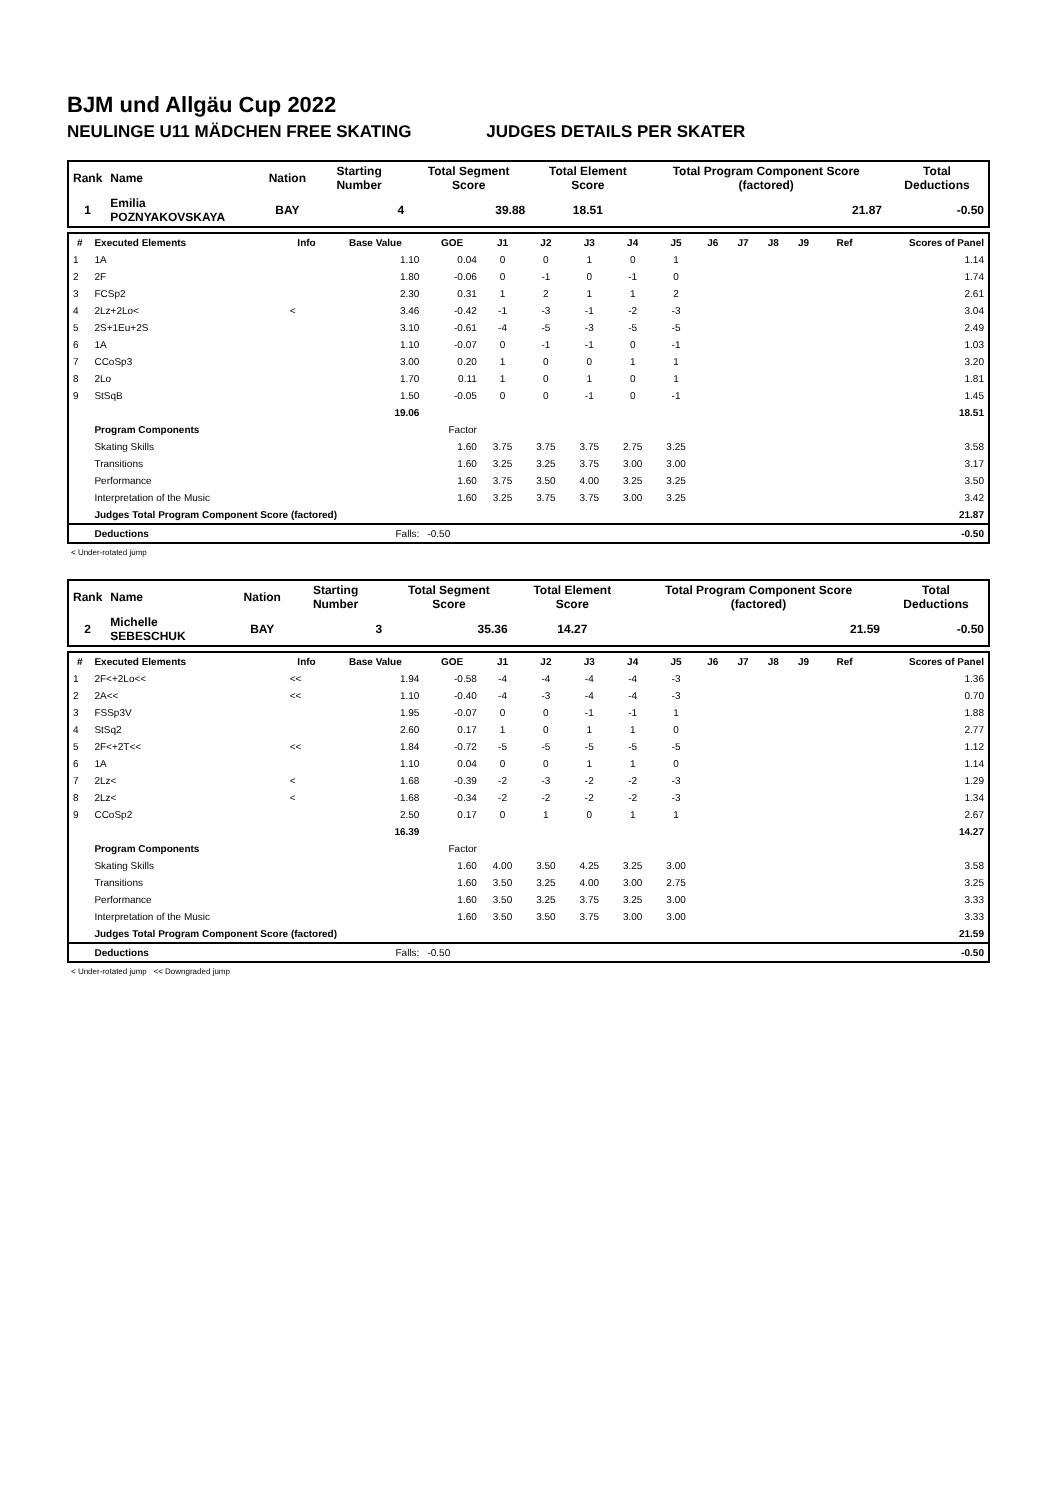BJM und Allgäu Cup 2022
NEULINGE U11 MÄDCHEN FREE SKATING JUDGES DETAILS PER SKATER
| Rank | Name | Nation | Starting Number | Total Segment Score | Total Element Score | Total Program Component Score (factored) | Total Deductions |
| --- | --- | --- | --- | --- | --- | --- | --- |
| 1 | Emilia POZNYAKOVSKAYA | BAY | 4 | 39.88 | 18.51 | 21.87 | -0.50 |
| # | Executed Elements | Info | Base Value | GOE | J1 | J2 | J3 | J4 | J5 | J6 | J7 | J8 | J9 | Ref | Scores of Panel |
| --- | --- | --- | --- | --- | --- | --- | --- | --- | --- | --- | --- | --- | --- | --- | --- |
| 1 | 1A | | 1.10 | 0.04 | 0 | 0 | 1 | 0 | 1 | | | | | | 1.14 |
| 2 | 2F | | 1.80 | -0.06 | 0 | -1 | 0 | -1 | 0 | | | | | | 1.74 |
| 3 | FCSp2 | | 2.30 | 0.31 | 1 | 2 | 1 | 1 | 2 | | | | | | 2.61 |
| 4 | 2Lz+2Lo< | < | 3.46 | -0.42 | -1 | -3 | -1 | -2 | -3 | | | | | | 3.04 |
| 5 | 2S+1Eu+2S | | 3.10 | -0.61 | -4 | -5 | -3 | -5 | -5 | | | | | | 2.49 |
| 6 | 1A | | 1.10 | -0.07 | 0 | -1 | -1 | 0 | -1 | | | | | | 1.03 |
| 7 | CCoSp3 | | 3.00 | 0.20 | 1 | 0 | 0 | 1 | 1 | | | | | | 3.20 |
| 8 | 2Lo | | 1.70 | 0.11 | 1 | 0 | 1 | 0 | 1 | | | | | | 1.81 |
| 9 | StSqB | | 1.50 | -0.05 | 0 | 0 | -1 | 0 | -1 | | | | | | 1.45 |
| | | | 19.06 | | | | | | | | | | | | 18.51 |
| | Program Components | | | Factor | | | | | | | | | | | |
| | Skating Skills | | | 1.60 | 3.75 | 3.75 | 3.75 | 2.75 | 3.25 | | | | | | 3.58 |
| | Transitions | | | 1.60 | 3.25 | 3.25 | 3.75 | 3.00 | 3.00 | | | | | | 3.17 |
| | Performance | | | 1.60 | 3.75 | 3.50 | 4.00 | 3.25 | 3.25 | | | | | | 3.50 |
| | Interpretation of the Music | | | 1.60 | 3.25 | 3.75 | 3.75 | 3.00 | 3.25 | | | | | | 3.42 |
| | Judges Total Program Component Score (factored) | | | | | | | | | | | | | | 21.87 |
| | Deductions | | Falls: | -0.50 | | | | | | | | | | | -0.50 |
< Under-rotated jump
| Rank | Name | Nation | Starting Number | Total Segment Score | Total Element Score | Total Program Component Score (factored) | Total Deductions |
| --- | --- | --- | --- | --- | --- | --- | --- |
| 2 | Michelle SEBESCHUK | BAY | 3 | 35.36 | 14.27 | 21.59 | -0.50 |
| # | Executed Elements | Info | Base Value | GOE | J1 | J2 | J3 | J4 | J5 | J6 | J7 | J8 | J9 | Ref | Scores of Panel |
| --- | --- | --- | --- | --- | --- | --- | --- | --- | --- | --- | --- | --- | --- | --- | --- |
| 1 | 2F<+2Lo<< | << | 1.94 | -0.58 | -4 | -4 | -4 | -4 | -3 | | | | | | 1.36 |
| 2 | 2A<< | << | 1.10 | -0.40 | -4 | -3 | -4 | -4 | -3 | | | | | | 0.70 |
| 3 | FSSp3V | | 1.95 | -0.07 | 0 | 0 | -1 | -1 | 1 | | | | | | 1.88 |
| 4 | StSq2 | | 2.60 | 0.17 | 1 | 0 | 1 | 1 | 0 | | | | | | 2.77 |
| 5 | 2F<+2T<< | << | 1.84 | -0.72 | -5 | -5 | -5 | -5 | -5 | | | | | | 1.12 |
| 6 | 1A | | 1.10 | 0.04 | 0 | 0 | 1 | 1 | 0 | | | | | | 1.14 |
| 7 | 2Lz< | < | 1.68 | -0.39 | -2 | -3 | -2 | -2 | -3 | | | | | | 1.29 |
| 8 | 2Lz< | < | 1.68 | -0.34 | -2 | -2 | -2 | -2 | -3 | | | | | | 1.34 |
| 9 | CCoSp2 | | 2.50 | 0.17 | 0 | 1 | 0 | 1 | 1 | | | | | | 2.67 |
| | | | 16.39 | | | | | | | | | | | | 14.27 |
| | Program Components | | | Factor | | | | | | | | | | | |
| | Skating Skills | | | 1.60 | 4.00 | 3.50 | 4.25 | 3.25 | 3.00 | | | | | | 3.58 |
| | Transitions | | | 1.60 | 3.50 | 3.25 | 4.00 | 3.00 | 2.75 | | | | | | 3.25 |
| | Performance | | | 1.60 | 3.50 | 3.25 | 3.75 | 3.25 | 3.00 | | | | | | 3.33 |
| | Interpretation of the Music | | | 1.60 | 3.50 | 3.50 | 3.75 | 3.00 | 3.00 | | | | | | 3.33 |
| | Judges Total Program Component Score (factored) | | | | | | | | | | | | | | 21.59 |
| | Deductions | | Falls: | -0.50 | | | | | | | | | | | -0.50 |
< Under-rotated jump << Downgraded jump